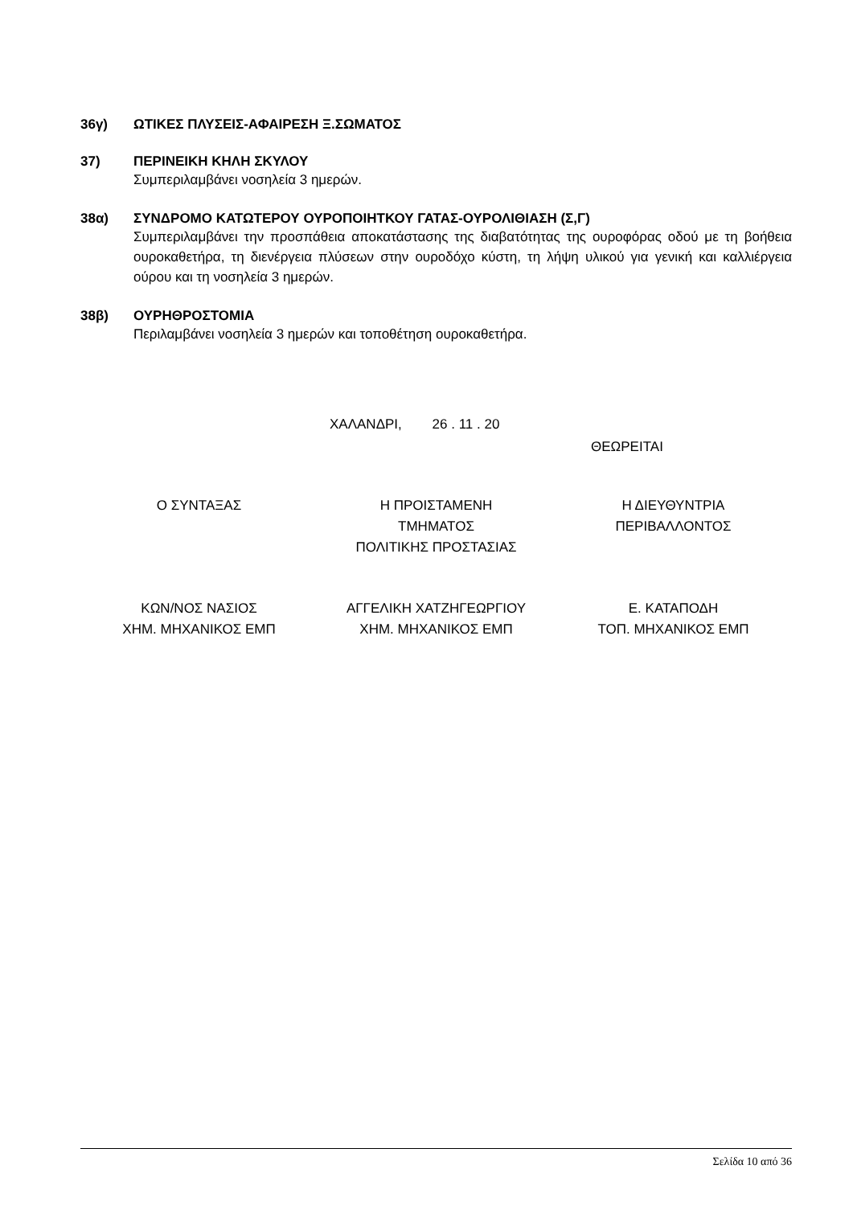36γ) ΩΤΙΚΕΣ ΠΛΥΣΕΙΣ-ΑΦΑΙΡΕΣΗ Ξ.ΣΩΜΑΤΟΣ
37) ΠΕΡΙΝΕΙΚΗ ΚΗΛΗ ΣΚΥΛΟΥ
Συμπεριλαμβάνει νοσηλεία 3 ημερών.
38α) ΣΥΝΔΡΟΜΟ ΚΑΤΩΤΕΡΟΥ ΟΥΡΟΠΟΙΗΤΚΟΥ ΓΑΤΑΣ-ΟΥΡΟΛΙΘΙΑΣΗ (Σ,Γ)
Συμπεριλαμβάνει την προσπάθεια αποκατάστασης της διαβατότητας της ουροφόρας οδού με τη βοήθεια ουροκαθετήρα, τη διενέργεια πλύσεων στην ουροδόχο κύστη, τη λήψη υλικού για γενική και καλλιέργεια ούρου και τη νοσηλεία 3 ημερών.
38β) ΟΥΡΗΘΡΟΣΤΟΜΙΑ
Περιλαμβάνει νοσηλεία 3 ημερών και τοποθέτηση ουροκαθετήρα.
ΧΑΛΑΝΔΡΙ, 26 . 11 . 20
ΘΕΩΡΕΙΤΑΙ
Ο ΣΥΝΤΑΞΑΣ Η ΠΡΟΙΣΤΑΜΕΝΗ
ΤΜΗΜΑΤΟΣ
ΠΟΛΙΤΙΚΗΣ ΠΡΟΣΤΑΣΙΑΣ
Η ΔΙΕΥΘΥΝΤΡΙΑ
ΠΕΡΙΒΑΛΛΟΝΤΟΣ
ΚΩΝ/ΝΟΣ ΝΑΣΙΟΣ
ΧΗΜ. ΜΗΧΑΝΙΚΟΣ ΕΜΠ
ΑΓΓΕΛΙΚΗ ΧΑΤΖΗΓΕΩΡΓΙΟΥ
ΧΗΜ. ΜΗΧΑΝΙΚΟΣ ΕΜΠ
Ε. ΚΑΤΑΠΟΔΗ
ΤΟΠ. ΜΗΧΑΝΙΚΟΣ ΕΜΠ
Σελίδα 10 από 36